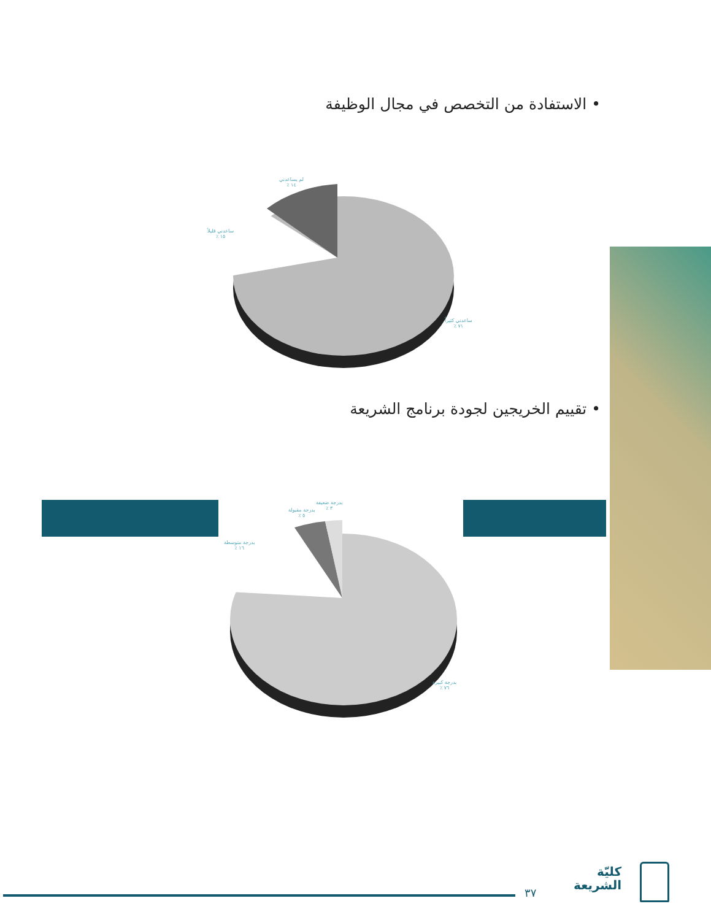• الاستفادة من التخصص في مجال الوظيفة
لم يساعدني
١٤ ٪
ساعدني قليلاً
١٥ ٪
ساعدني كثيراً
٧١ ٪
• تقييم الخريجين لجودة برنامج الشريعة
بدرجة ضعيفة
٣ ٪
بدرجة مقبولة
٥ ٪
بدرجة متوسطة
١٦ ٪
بدرجة كبيرة
٧٦ ٪
٣٧
كليّة
الشريعة